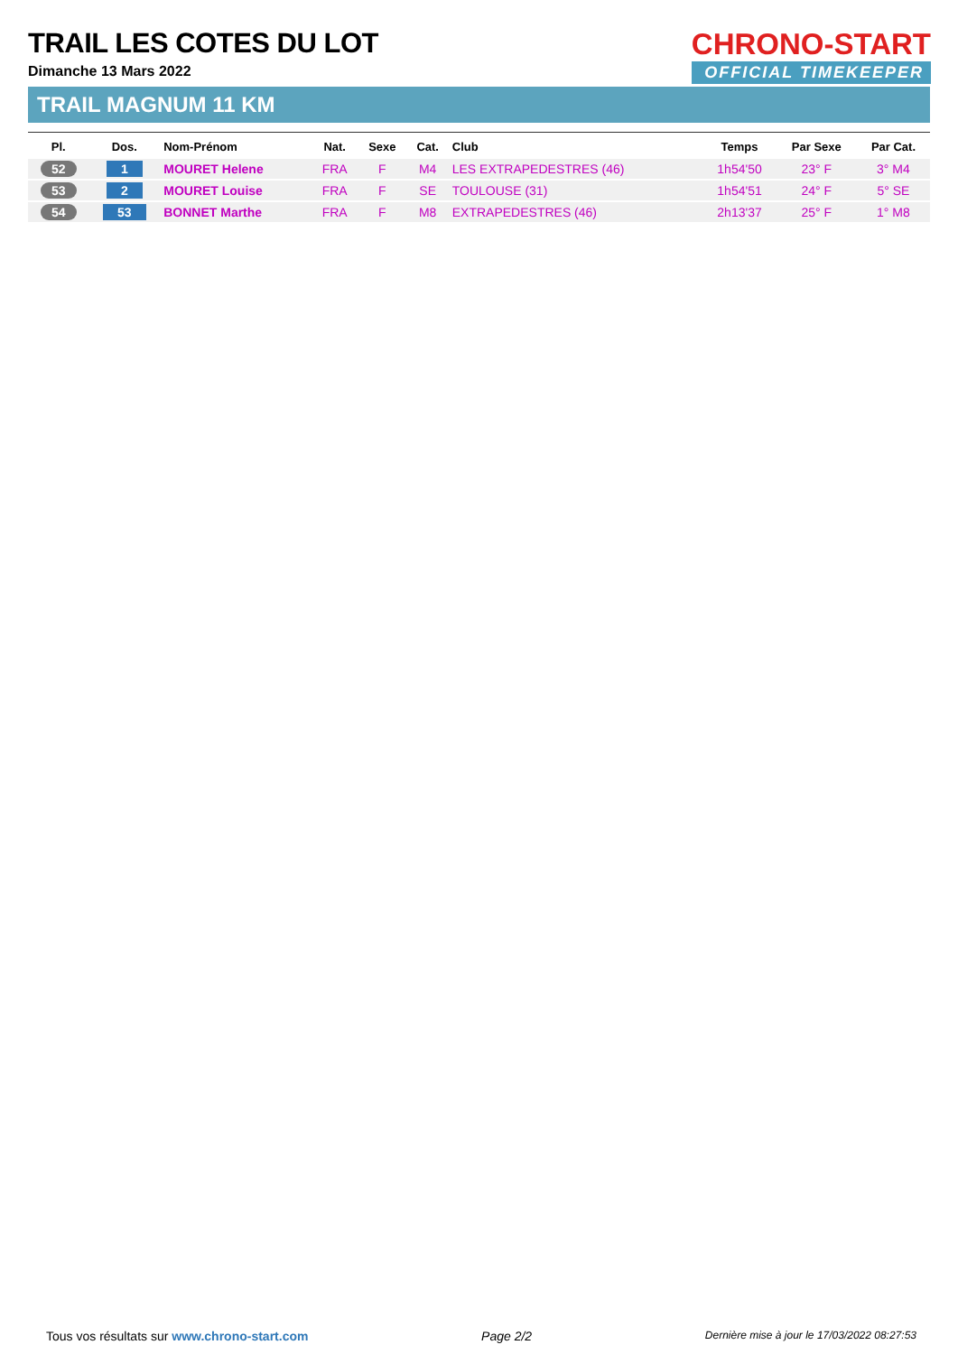CHRONO-START
OFFICIAL TIMEKEEPER
TRAIL LES COTES DU LOT
Dimanche 13 Mars 2022
TRAIL MAGNUM 11 KM
| Pl. | Dos. | Nom-Prénom | Nat. | Sexe | Cat. | Club | Temps | Par Sexe | Par Cat. |
| --- | --- | --- | --- | --- | --- | --- | --- | --- | --- |
| 52 | 1 | MOURET Helene | FRA | F | M4 | LES EXTRAPEDESTRES (46) | 1h54'50 | 23° F | 3° M4 |
| 53 | 2 | MOURET Louise | FRA | F | SE | TOULOUSE (31) | 1h54'51 | 24° F | 5° SE |
| 54 | 53 | BONNET Marthe | FRA | F | M8 | EXTRAPEDESTRES (46) | 2h13'37 | 25° F | 1° M8 |
Tous vos résultats sur www.chrono-start.com Page 2/2 Dernière mise à jour le 17/03/2022 08:27:53